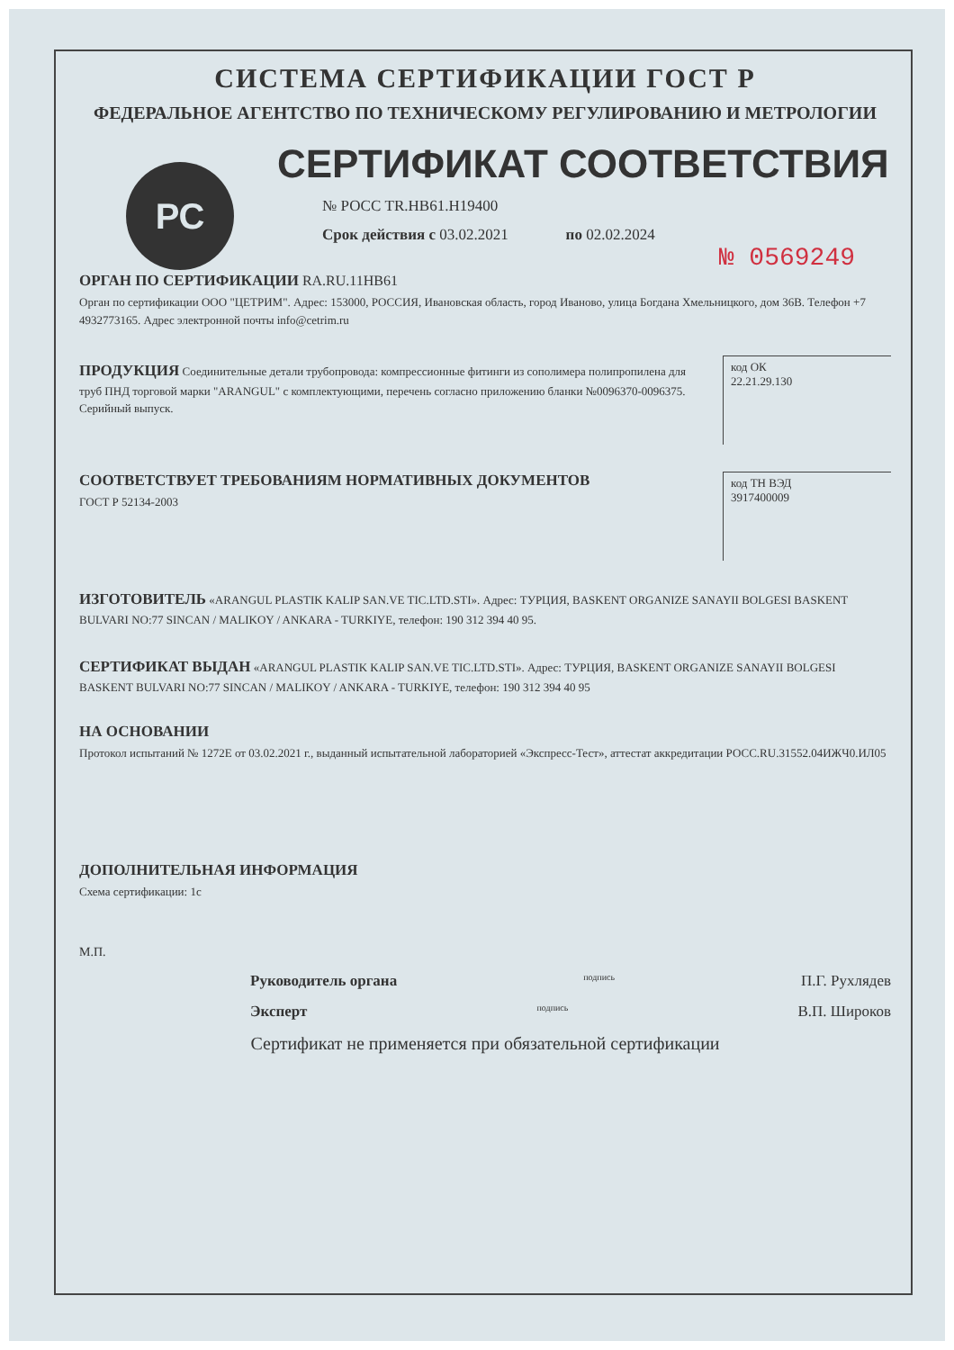СИСТЕМА СЕРТИФИКАЦИИ ГОСТ Р
ФЕДЕРАЛЬНОЕ АГЕНТСТВО ПО ТЕХНИЧЕСКОМУ РЕГУЛИРОВАНИЮ И МЕТРОЛОГИИ
РС
СЕРТИФИКАТ СООТВЕТСТВИЯ
№ РОСС TR.НВ61.Н19400
Срок действия с 03.02.2021 по 02.02.2024
№ 0569249
ОРГАН ПО СЕРТИФИКАЦИИ RA.RU.11НВ61
Орган по сертификации ООО "ЦЕТРИМ". Адрес: 153000, РОССИЯ, Ивановская область, город Иваново, улица Богдана Хмельницкого, дом 36В. Телефон +7 4932773165. Адрес электронной почты info@cetrim.ru
ПРОДУКЦИЯ Соединительные детали трубопровода: компрессионные фитинги из сополимера полипропилена для труб ПНД торговой марки "ARANGUL" с комплектующими, перечень согласно приложению бланки №0096370-0096375. Серийный выпуск.
код ОК
22.21.29.130
СООТВЕТСТВУЕТ ТРЕБОВАНИЯМ НОРМАТИВНЫХ ДОКУМЕНТОВ
ГОСТ Р 52134-2003
код ТН ВЭД
3917400009
ИЗГОТОВИТЕЛЬ «ARANGUL PLASTIK KALIP SAN.VE TIC.LTD.STI». Адрес: ТУРЦИЯ, BASKENT ORGANIZE SANAYII BOLGESI BASKENT BULVARI NO:77 SINCAN / MALIKOY / ANKARA - TURKIYE, телефон: 190 312 394 40 95.
СЕРТИФИКАТ ВЫДАН «ARANGUL PLASTIK KALIP SAN.VE TIC.LTD.STI». Адрес: ТУРЦИЯ, BASKENT ORGANIZE SANAYII BOLGESI BASKENT BULVARI NO:77 SINCAN / MALIKOY / ANKARA - TURKIYE, телефон: 190 312 394 40 95
НА ОСНОВАНИИ
Протокол испытаний № 1272Е от 03.02.2021 г., выданный испытательной лабораторией «Экспресс-Тест», аттестат аккредитации РОСС.RU.31552.04ИЖЧ0.ИЛ05
ДОПОЛНИТЕЛЬНАЯ ИНФОРМАЦИЯ
Схема сертификации: 1с
М.П.
Руководитель органа подпись П.Г. Рухлядев
Эксперт подпись В.П. Широков
Сертификат не применяется при обязательной сертификации